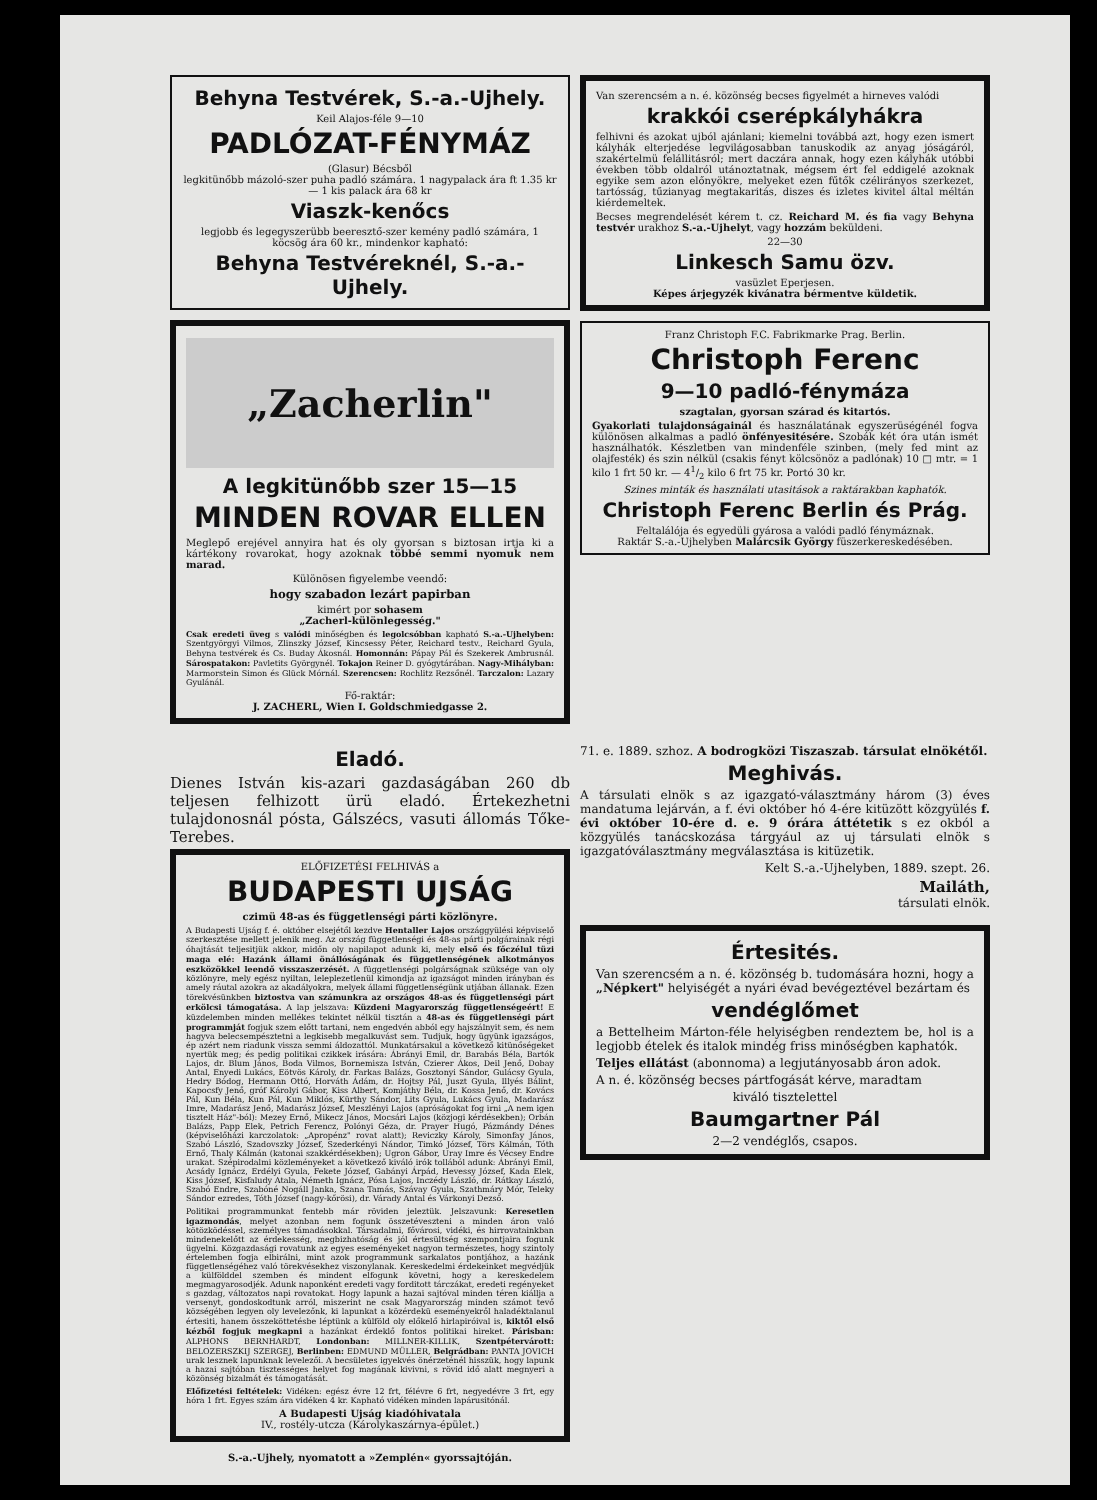Behyna Testvérek, S.-a.-Ujhely.
Keil Alajos-féle 9—10
PADLÓZAT-FÉNYMÁZ
(Glasur) Bécsből
legkitünőbb mázoló-szer puha padló számára. 1 nagypalack ára ft 1.35 kr — 1 kis palack ára 68 kr
Viaszk-kenőcs
legjobb és legegyszerübb beeresztő-szer kemény padló számára, 1 köcsög ára 60 kr., mindenkor kapható:
Behyna Testvéreknél, S.-a.-Ujhely.
„Zacherlin"
A legkitünőbb szer 15—15
MINDEN ROVAR ELLEN
Meglepő erejével annyira hat és oly gyorsan s biztosan irtja ki a kártékony rovarokat, hogy azoknak többé semmi nyomuk nem marad.
Különösen figyelembe veendő:
hogy szabadon lezárt papirban
kimért por sohasem
„Zacherl-különlegesség."
Csak eredeti üveg s valódi minőségben és legolcsóbban kapható S.-a.-Ujhelyben: Szentgyörgyi Vilmos, Zlinszky József, Kincsessy Péter, Reichard testv., Reichard Gyula, Behyna testvérek és Cs. Buday Ákosnál. Homonnán: Pápay Pál és Szekerek Ambrusnál. Sárospatakon: Pavletits Györgynél. Tokajon Reiner D. gyógytárában. Nagy-Mihályban: Marmorstein Simon és Glück Mórnál. Szerencsen: Rochlitz Rezsőnél. Tarczalon: Lazary Gyulánál.
Fő-raktár:
J. ZACHERL, Wien I. Goldschmiedgasse 2.
Van szerencsém a n. é. közönség becses figyelmét a hirneves valódi
krakkói cserépkályhákra
felhivni és azokat ujból ajánlani; kiemelni továbbá azt, hogy ezen ismert kályhák elterjedése legvilágosabban tanuskodik az anyag jóságáról, szakértelmü felállitásról; mert daczára annak, hogy ezen kályhák utóbbi években több oldalról utánoztatnak, mégsem ért fel eddigelé azoknak egyike sem azon előnyökre, melyeket ezen fűtők czélirányos szerkezet, tartósság, tűzianyag megtakaritás, diszes és izletes kivitel által méltán kiérdemeltek.
Becses megrendelését kérem t. cz. Reichard M. és fia vagy Behyna testvér urakhoz S.-a.-Ujhelyt, vagy hozzám beküldeni.
22—30
Linkesch Samu özv.
vasüzlet Eperjesen.
Képes árjegyzék kivánatra bérmentve küldetik.
Franz Christoph F.C. Fabrikmarke Prag. Berlin.
Christoph Ferenc
9—10 padló-fénymáza
szagtalan, gyorsan szárad és kitartós.
Gyakorlati tulajdonságainál és használatának egyszerüségénél fogva különösen alkalmas a padló önfényesitésére. Szobák két óra után ismét használhatók. Készletben van mindenféle szinben, (mely fed mint az olajfesték) és szin nélkül (csakis fényt kölcsönöz a padlónak) 10 □ mtr. = 1 kilo 1 frt 50 kr. — 41/2 kilo 6 frt 75 kr. Portó 30 kr.
Szines minták és használati utasitások a raktárakban kaphatók.
Christoph Ferenc Berlin és Prág.
Feltalálója és egyedüli gyárosa a valódi padló fénymáznak.
Raktár S.-a.-Ujhelyben Malárcsik György füszerkereskedésében.
Eladó.
Dienes István kis-azari gazdaságában 260 db teljesen felhizott ürü eladó. Értekezhetni tulajdonosnál pósta, Gálszécs, vasuti állomás Tőke-Terebes.
ELŐFIZETÉSI FELHIVÁS a
BUDAPESTI UJSÁG
czimü 48-as és függetlenségi párti közlönyre.
A Budapesti Ujság f. é. október elsejétől kezdve Hentaller Lajos országgyülési képviselő szerkesztése mellett jelenik meg. Az ország függetlenségi és 48-as párti polgárainak régi óhajtását teljesitjük akkor, midőn oly napilapot adunk ki, mely első és főczélul tüzi maga elé: Hazánk állami önállóságának és függetlenségének alkotmányos eszközökkel leendő visszaszerzését. A függetlenségi polgárságnak szüksége van oly közlönyre, mely egész nyiltan, leleplezetlenül kimondja az igazságot minden irányban és amely ráutal azokra az akadályokra, melyek állami függetlenségünk utjában állanak. Ezen törekvésünkben biztostva van számunkra az országos 48-as és függetlenségi párt erkölcsi támogatása. A lap jelszava: Küzdeni Magyarország függetlenségeért! E küzdelemben minden mellékes tekintet nélkül tisztán a 48-as és függetlenségi párt programmját fogjuk szem előtt tartani, nem engedvén abból egy hajszálnyit sem, és nem hagyva belecsempésztetni a legkisebb megalkuvást sem. Tudjuk, hogy ügyünk igazságos, ép azért nem riadunk vissza semmi áldozattól. Munkatársakul a következő kitünőségeket nyertük meg; és pedig politikai czikkek irására: Ábrányi Emil, dr. Barabás Béla, Bartók Lajos, dr. Blum János, Boda Vilmos, Bornemisza István, Czierer Ákos, Deil Jenő, Dobay Antal, Enyedi Lukács, Eötvös Károly, dr. Farkas Balázs, Gosztonyi Sándor, Gulácsy Gyula, Hedry Bódog, Hermann Ottó, Horváth Ádám, dr. Hojtsy Pál, Juszt Gyula, Illyés Bálint, Kapocsfy Jenő, gróf Károlyi Gábor, Kiss Albert, Komjáthy Béla, dr. Kossa Jenő, dr. Kovács Pál, Kun Béla, Kun Pál, Kun Miklós, Kürthy Sándor, Lits Gyula, Lukács Gyula, Madarász Imre, Madarász Jenő, Madarász József, Meszlényi Lajos (apróságokat fog irni „A nem igen tisztelt Ház"-ból): Mezey Ernő, Mikecz János, Mocsári Lajos (közjogi kérdésekben); Orbán Balázs, Papp Elek, Petrich Ferencz, Polónyi Géza, dr. Prayer Hugó, Pázmándy Dénes (képviselőházi karczolatok: „Apropénz" rovat alatt); Reviczky Károly, Simonfay János, Szabó László, Szadovszky József, Szederkényi Nándor, Timkó József, Törs Kálmán, Tóth Ernő, Thaly Kálmán (katonai szakkérdésekben); Ugron Gábor, Uray Imre és Vécsey Endre urakat. Szépirodalmi közleményeket a következő kiváló irók tollából adunk: Ábrányi Emil, Acsády Ignácz, Erdélyi Gyula, Fekete József, Gabányi Árpád, Hevessy József, Kada Elek, Kiss József, Kisfaludy Atala, Németh Ignácz, Pósa Lajos, Inczédy László, dr. Rátkay László, Szabó Endre, Szabóné Nogáll Janka, Szana Tamás, Szávay Gyula, Szathmáry Mór, Teleky Sándor ezredes, Tóth József (nagy-kőrösi), dr. Várady Antal és Várkonyi Dezső.
Politikai programmunkat fentebb már röviden jeleztük. Jelszavunk: Keresetlen igazmondás, melyet azonban nem fogunk összetéveszteni a minden áron való kötözködéssel, személyes támadásokkal. Társadalmi, fővárosi, vidéki, és hirrovatainkban mindenekelőtt az érdekesség, megbizhatóság és jól értesültség szempontjaira fogunk ügyelni. Közgazdasági rovatunk az egyes eseményeket nagyon természetes, hogy szintoly értelemben fogja elbirálni, mint azok programmunk sarkalatos pontjához, a hazánk függetlenségéhez való törekvésekhez viszonylanak. Kereskedelmi érdekeinket megvédjük a külfölddel szemben és mindent elfogunk követni, hogy a kereskedelem megmagyarosodjék. Adunk naponként eredeti vagy forditott tárczákat, eredeti regényeket s gazdag, változatos napi rovatokat. Hogy lapunk a hazai sajtóval minden téren kiállja a versenyt, gondoskodtunk arról, miszerint ne csak Magyarország minden számot tevő községében legyen oly levelezőnk, ki lapunkat a közérdekü eseményekről haladéktalanul értesiti, hanem összeköttetésbe léptünk a külföld oly előkelő hirlapiróival is, kiktől első kézből fogjuk megkapni a hazánkat érdeklő fontos politikai hireket. Párisban: ALPHONS BERNHARDT, Londonban: MILLNER-KILLIK, Szentpétervárott: BELOZERSZKIJ SZERGEJ, Berlinben: EDMUND MÜLLER, Belgrádban: PANTA JOVICH urak lesznek lapunknak levelezői. A becsületes igyekvés önérzeténél hisszük, hogy lapunk a hazai sajtóban tisztességes helyet fog magának kivivni, s rövid idő alatt megnyeri a közönség bizalmát és támogatását.
Előfizetési feltételek: Vidéken: egész évre 12 frt, félévre 6 frt, negyedévre 3 frt, egy hóra 1 frt. Egyes szám ára vidéken 4 kr. Kapható vidéken minden lapárusitónál.
A Budapesti Ujság kiadóhivatala
IV., rostély-utcza (Károlykaszárnya-épület.)
S.-a.-Ujhely, nyomatott a »Zemplén« gyorssajtóján.
71. e. 1889. szhoz. A bodrogközi Tiszaszab. társulat elnökétől.
Meghivás.
A társulati elnök s az igazgató-választmány három (3) éves mandatuma lejárván, a f. évi október hó 4-ére kitüzött közgyülés f. évi október 10-ére d. e. 9 órára áttétetik s ez okból a közgyülés tanácskozása tárgyául az uj társulati elnök s igazgatóválasztmány megválasztása is kitüzetik.
Kelt S.-a.-Ujhelyben, 1889. szept. 26.
Mailáth,
társulati elnök.
Értesités.
Van szerencsém a n. é. közönség b. tudomására hozni, hogy a „Népkert" helyiségét a nyári évad bevégeztével bezártam és
vendéglőmet
a Bettelheim Márton-féle helyiségben rendeztem be, hol is a legjobb ételek és italok mindég friss minőségben kaphatók.
Teljes ellátást (abonnoma) a legjutányosabb áron adok.
A n. é. közönség becses pártfogását kérve, maradtam
kiváló tisztelettel
Baumgartner Pál
2—2 vendéglős, csapos.